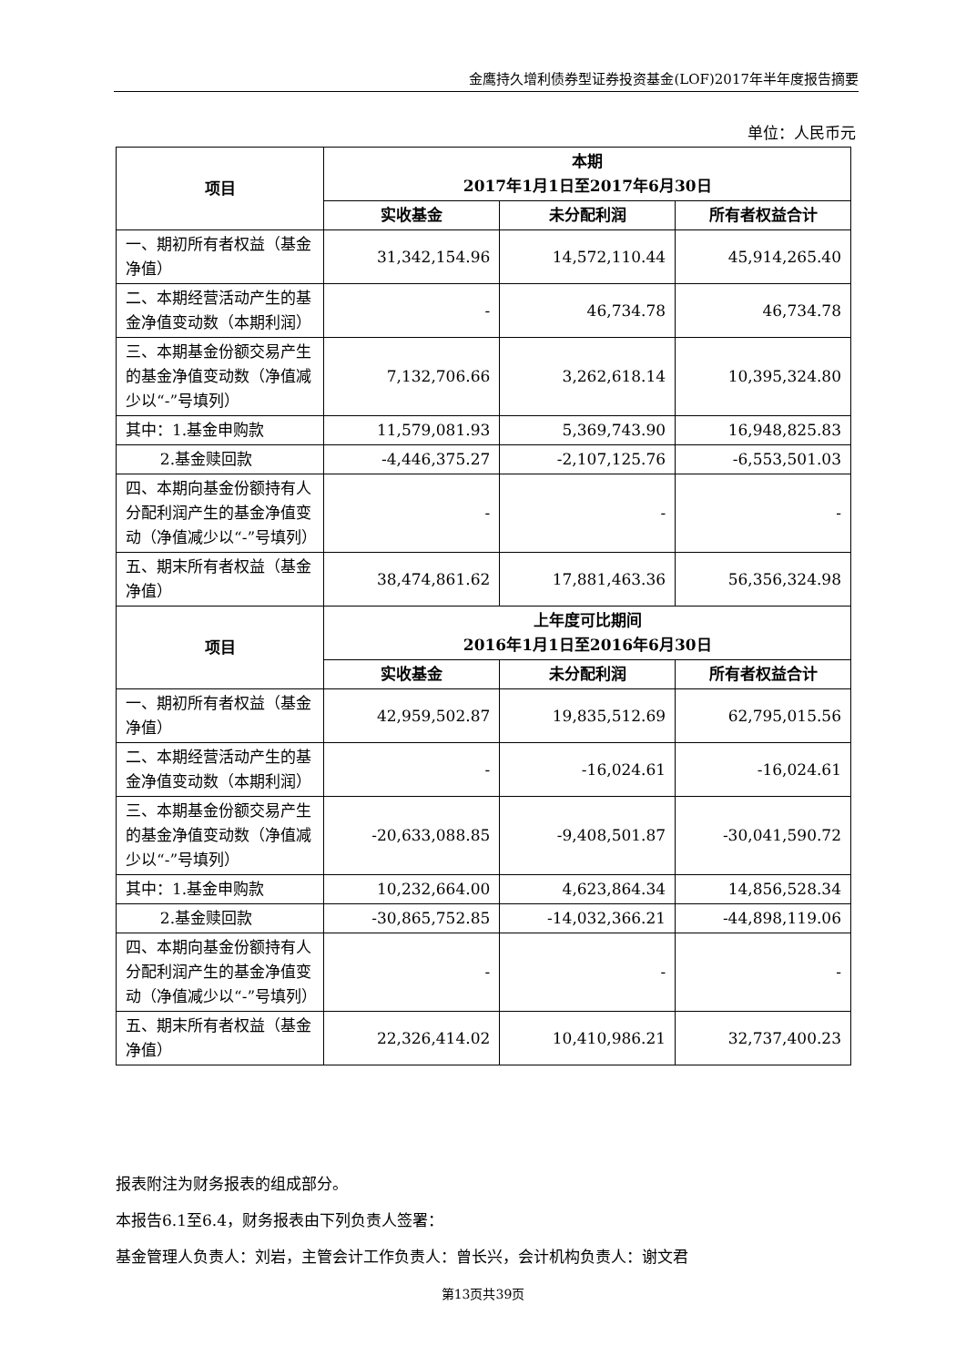金鹰持久增利债券型证券投资基金(LOF)2017年半年度报告摘要
单位：人民币元
| 项目 | 本期 2017年1月1日至2017年6月30日 | | |
| --- | --- | --- | --- |
| | 实收基金 | 未分配利润 | 所有者权益合计 |
| 一、期初所有者权益（基金净值） | 31,342,154.96 | 14,572,110.44 | 45,914,265.40 |
| 二、本期经营活动产生的基金净值变动数（本期利润） | - | 46,734.78 | 46,734.78 |
| 三、本期基金份额交易产生的基金净值变动数（净值减少以“-”号填列） | 7,132,706.66 | 3,262,618.14 | 10,395,324.80 |
| 其中：1.基金申购款 | 11,579,081.93 | 5,369,743.90 | 16,948,825.83 |
| 2.基金赎回款 | -4,446,375.27 | -2,107,125.76 | -6,553,501.03 |
| 四、本期向基金份额持有人分配利润产生的基金净值变动（净值减少以“-”号填列） | - | - | - |
| 五、期末所有者权益（基金净值） | 38,474,861.62 | 17,881,463.36 | 56,356,324.98 |
| 项目 | 上年度可比期间 2016年1月1日至2016年6月30日 | | |
| | 实收基金 | 未分配利润 | 所有者权益合计 |
| 一、期初所有者权益（基金净值） | 42,959,502.87 | 19,835,512.69 | 62,795,015.56 |
| 二、本期经营活动产生的基金净值变动数（本期利润） | - | -16,024.61 | -16,024.61 |
| 三、本期基金份额交易产生的基金净值变动数（净值减少以“-”号填列） | -20,633,088.85 | -9,408,501.87 | -30,041,590.72 |
| 其中：1.基金申购款 | 10,232,664.00 | 4,623,864.34 | 14,856,528.34 |
| 2.基金赎回款 | -30,865,752.85 | -14,032,366.21 | -44,898,119.06 |
| 四、本期向基金份额持有人分配利润产生的基金净值变动（净值减少以“-”号填列） | - | - | - |
| 五、期末所有者权益（基金净值） | 22,326,414.02 | 10,410,986.21 | 32,737,400.23 |
报表附注为财务报表的组成部分。
本报告6.1至6.4，财务报表由下列负责人签署：
基金管理人负责人：刘岩，主管会计工作负责人：曾长兴，会计机构负责人：谢文君
第13页共39页